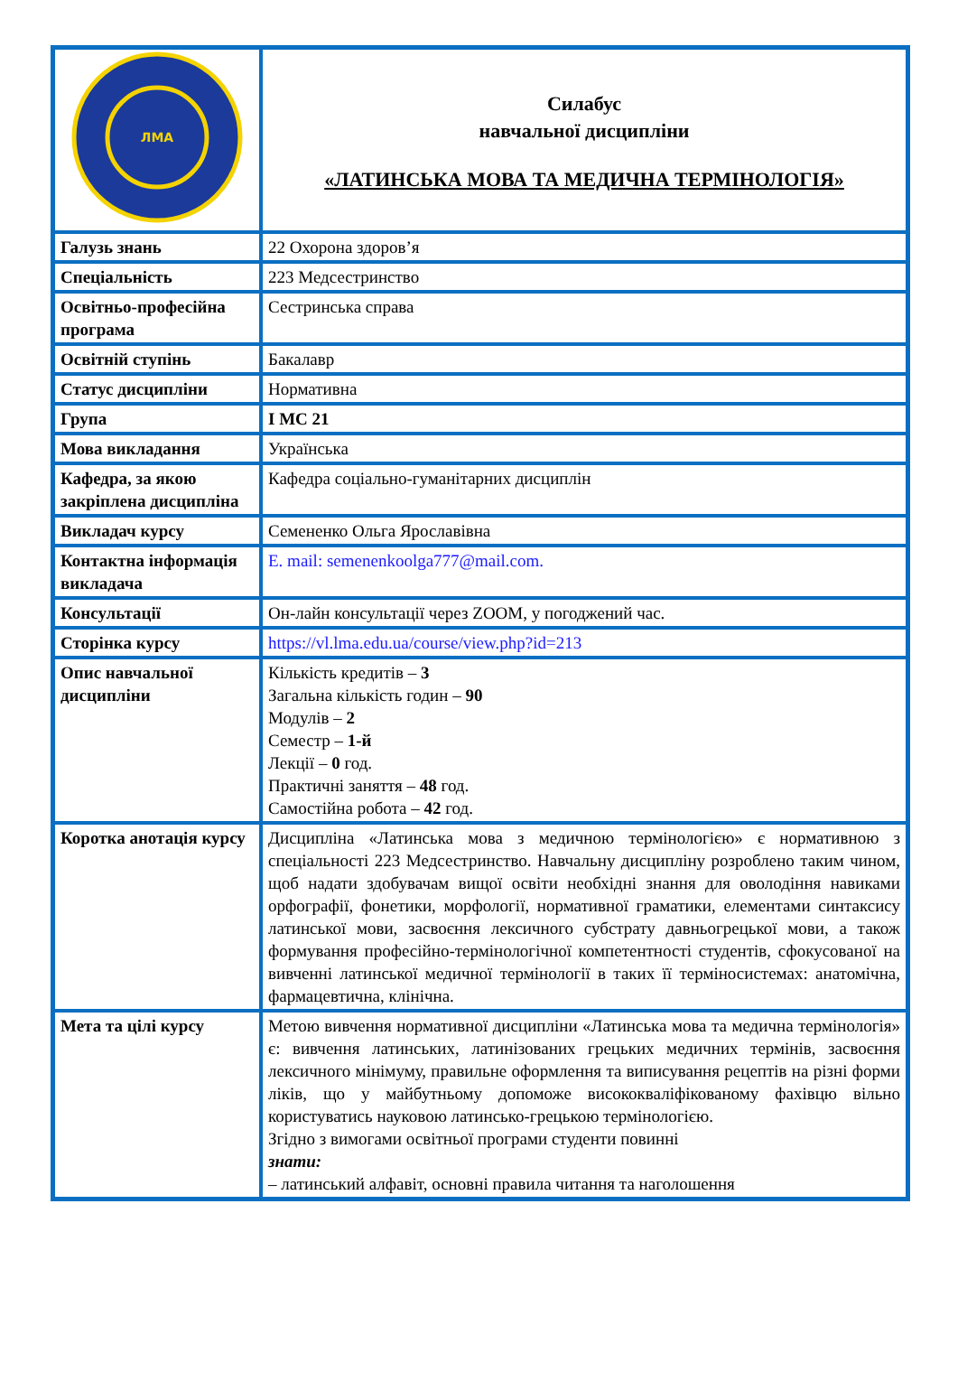| ЛМА | Силабус навчальної дисципліни «ЛАТИНСЬКА МОВА ТА МЕДИЧНА ТЕРМІНОЛОГІЯ» |
| Галузь знань | 22 Охорона здоров’я |
| Спеціальність | 223 Медсестринство |
| Освітньо-професійна програма | Сестринська справа |
| Освітній ступінь | Бакалавр |
| Статус дисципліни | Нормативна |
| Група | І МС 21 |
| Мова викладання | Українська |
| Кафедра, за якою закріплена дисципліна | Кафедра соціально-гуманітарних дисциплін |
| Викладач курсу | Семененко Ольга Ярославівна |
| Контактна інформація викладача | E. mail: semenenkoolga777@mail.com. |
| Консультації | Он-лайн консультації через ZOOM, у погоджений час. |
| Сторінка курсу | https://vl.lma.edu.ua/course/view.php?id=213 |
| Опис навчальної дисципліни | Кількість кредитів – 3 Загальна кількість годин – 90 Модулів – 2 Семестр – 1-й Лекції – 0 год. Практичні заняття – 48 год. Самостійна робота – 42 год. |
| Коротка анотація курсу | Дисципліна «Латинська мова з медичною термінологією» є нормативною з спеціальності 223 Медсестринство. Навчальну дисципліну розроблено таким чином, щоб надати здобувачам вищої освіти необхідні знання для оволодіння навиками орфографії, фонетики, морфології, нормативної граматики, елементами синтаксису латинської мови, засвоєння лексичного субстрату давньогрецької мови, а також формування професійно-термінологічної компетентності студентів, сфокусованої на вивченні латинської медичної термінології в таких її терміносистемах: анатомічна, фармацевтична, клінічна. |
| Мета та цілі курсу | Метою вивчення нормативної дисципліни «Латинська мова та медична термінологія» є: вивчення латинських, латинізованих грецьких медичних термінів, засвоєння лексичного мінімуму, правильне оформлення та виписування рецептів на різні форми ліків, що у майбутньому допоможе висококваліфікованому фахівцю вільно користуватись науковою латинсько-грецькою термінологією. Згідно з вимогами освітньої програми студенти повинні знати: – латинський алфавіт, основні правила читання та наголошення |